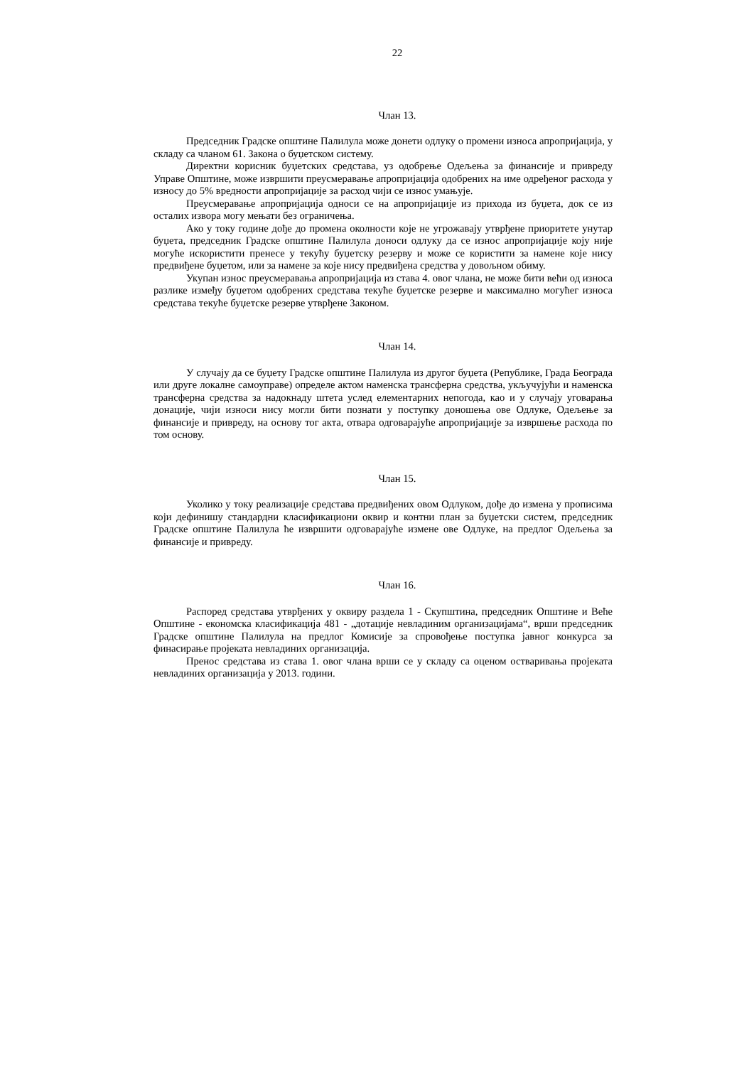22
Члан 13.
Председник Градске општине Палилула може донети одлуку о промени износа апропријација, у складу са чланом 61. Закона о буџетском систему.
Директни корисник буџетских средстава, уз одобрење Одељења за финансије и привреду Управе Општине, може извршити преусмеравање апропријација одобрених на име одређеног расхода у износу до 5% вредности апропријације за расход чији се износ умањује.
Преусмеравање апропријација односи се на апропријације из прихода из буџета, док се из осталих извора могу мењати без ограничења.
Ако у току године дође до промена околности које не угрожавају утврђене приоритете унутар буџета, председник Градске општине Палилула доноси одлуку да се износ апропријације коју није могуће искористити пренесе у текућу буџетску резерву и може се користити за намене које нису предвиђене буџетом, или за намене за које нису предвиђена средства у довољном обиму.
Укупан износ преусмеравања апропријација из става 4. овог члана, не може бити већи од износа разлике између буџетом одобрених средстава текуће буџетске резерве и максимално могућег износа средстава текуће буџетске резерве утврђене Законом.
Члан 14.
У случају да се буџету Градске општине Палилула из другог буџета (Републике, Града Београда или друге локалне самоуправе) определе актом наменска трансферна средства, укључујући и наменска трансферна средства за надокнаду штета услед елементарних непогода, као и у случају уговарања донације, чији износи нису могли бити познати у поступку доношења ове Одлуке, Одељење за финансије и привреду, на основу тог акта, отвара одговарајуће апропријације за извршење расхода по том основу.
Члан 15.
Уколико у току реализације средстава предвиђених овом Одлуком, дође до измена у прописима који дефинишу стандардни класификациони оквир и контни план за буџетски систем, председник Градске општине Палилула ће извршити одговарајуће измене ове Одлуке, на предлог Одељења за финансије и привреду.
Члан 16.
Распоред средстава утврђених у оквиру раздела 1 - Скупштина, председник Општине и Веће Општине - економска класификација 481 - „дотације невладиним организацијама“, врши председник Градске општине Палилула на предлог Комисије за спровођење поступка јавног конкурса за финасирање пројеката невладиних организација.
Пренос средстава из става 1. овог члана врши се у складу са оценом остваривања пројеката невладиних организација у 2013. години.